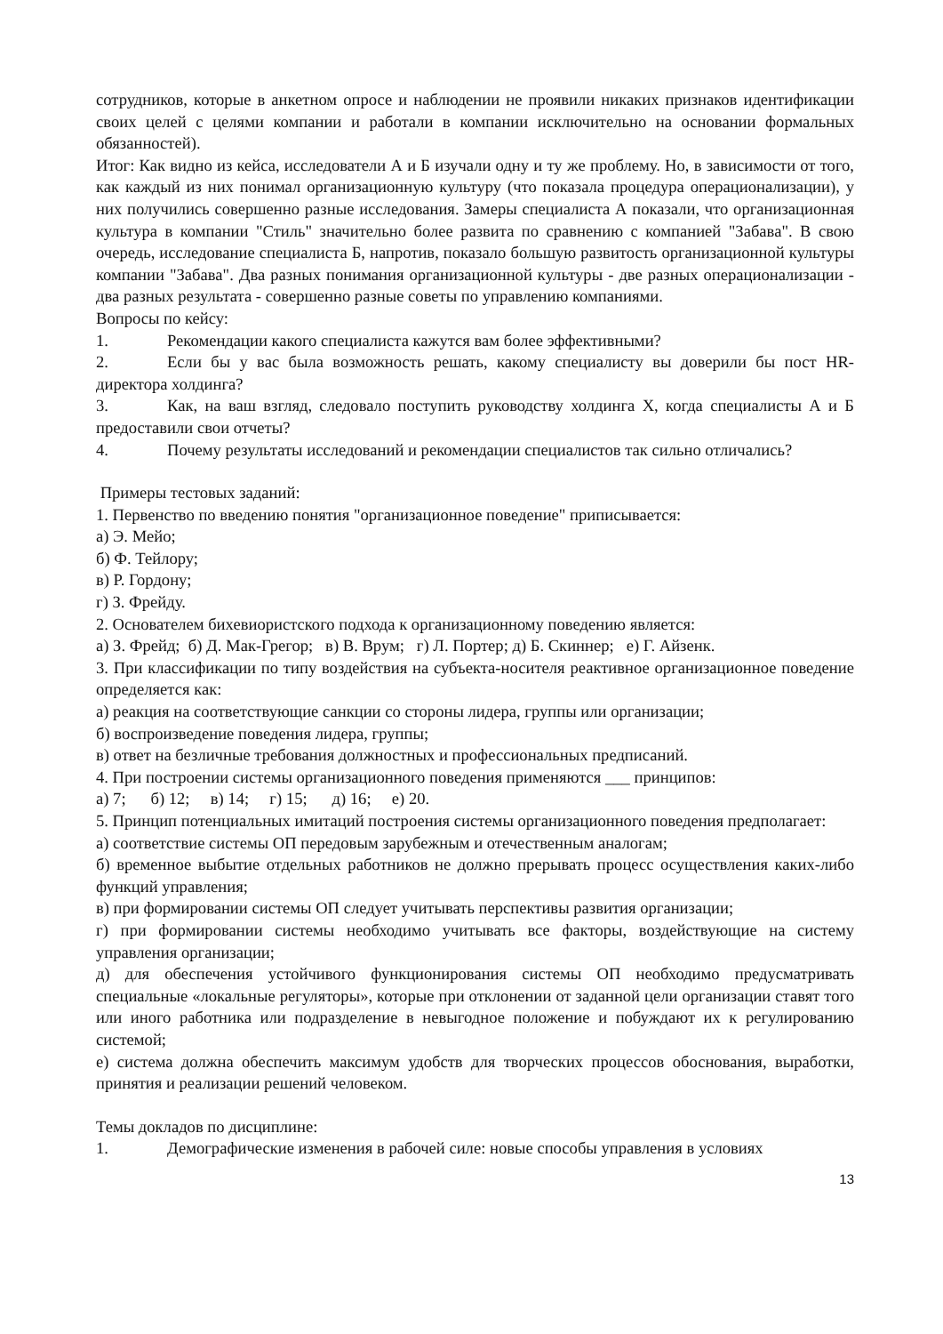сотрудников, которые в анкетном опросе и наблюдении не проявили никаких признаков идентификации своих целей с целями компании и работали в компании исключительно на основании формальных обязанностей).
Итог: Как видно из кейса, исследователи А и Б изучали одну и ту же проблему. Но, в зависимости от того, как каждый из них понимал организационную культуру (что показала процедура операционализации), у них получились совершенно разные исследования. Замеры специалиста А показали, что организационная культура в компании "Стиль" значительно более развита по сравнению с компанией "Забава". В свою очередь, исследование специалиста Б, напротив, показало большую развитость организационной культуры компании "Забава". Два разных понимания организационной культуры - две разных операционализации - два разных результата - совершенно разные советы по управлению компаниями.
Вопросы по кейсу:
1. Рекомендации какого специалиста кажутся вам более эффективными?
2. Если бы у вас была возможность решать, какому специалисту вы доверили бы пост HR-директора холдинга?
3. Как, на ваш взгляд, следовало поступить руководству холдинга Х, когда специалисты А и Б предоставили свои отчеты?
4. Почему результаты исследований и рекомендации специалистов так сильно отличались?
Примеры тестовых заданий:
1. Первенство по введению понятия "организационное поведение" приписывается:
а) Э. Мейо;
б) Ф. Тейлору;
в) Р. Гордону;
г) З. Фрейду.
2. Основателем бихевиористского подхода к организационному поведению является:
а) З. Фрейд; б) Д. Мак-Грегор; в) В. Врум; г) Л. Портер; д) Б. Скиннер; е) Г. Айзенк.
3. При классификации по типу воздействия на субъекта-носителя реактивное организационное поведение определяется как:
а) реакция на соответствующие санкции со стороны лидера, группы или организации;
б) воспроизведение поведения лидера, группы;
в) ответ на безличные требования должностных и профессиональных предписаний.
4. При построении системы организационного поведения применяются ___ принципов:
а) 7; б) 12; в) 14; г) 15; д) 16; е) 20.
5. Принцип потенциальных имитаций построения системы организационного поведения предполагает:
а) соответствие системы ОП передовым зарубежным и отечественным аналогам;
б) временное выбытие отдельных работников не должно прерывать процесс осуществления каких-либо функций управления;
в) при формировании системы ОП следует учитывать перспективы развития организации;
г) при формировании системы необходимо учитывать все факторы, воздействующие на систему управления организации;
д) для обеспечения устойчивого функционирования системы ОП необходимо предусматривать специальные «локальные регуляторы», которые при отклонении от заданной цели организации ставят того или иного работника или подразделение в невыгодное положение и побуждают их к регулированию системой;
е) система должна обеспечить максимум удобств для творческих процессов обоснования, выработки, принятия и реализации решений человеком.
Темы докладов по дисциплине:
1. Демографические изменения в рабочей силе: новые способы управления в условиях
13